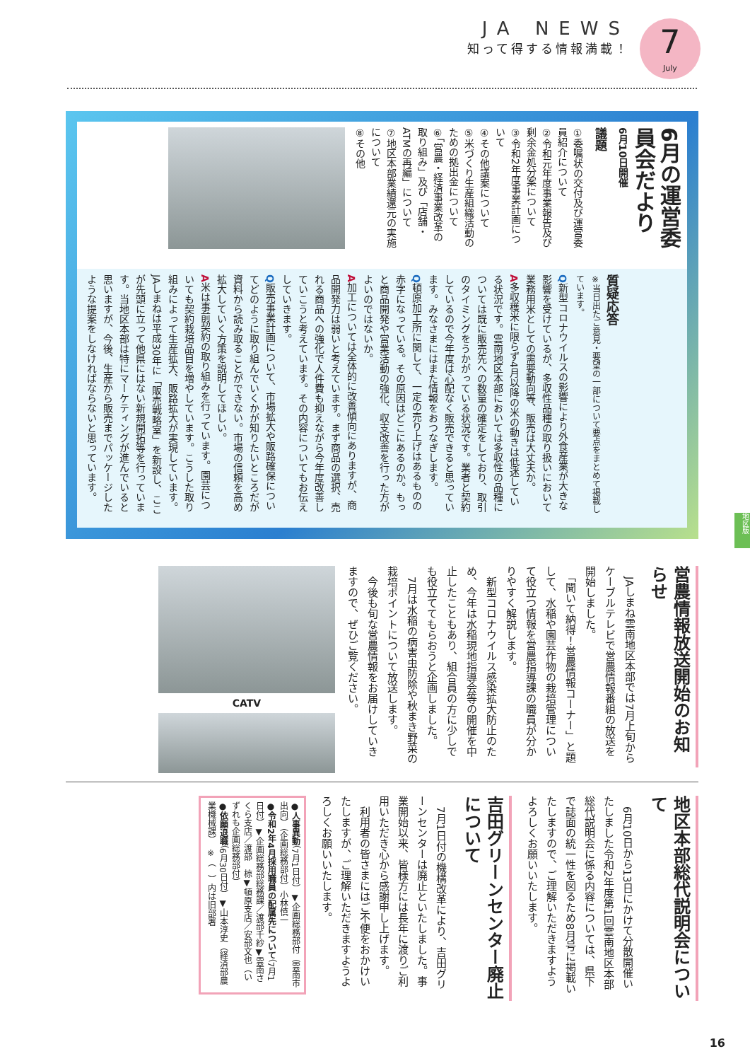JA NEWS
知って得する情報満載！
7
July
6月の運営委員会だより
6月10日開催
議題
①委嘱状の交付及び運営委員紹介について
②令和元年度事業報告及び剰余金処分案について
③令和2年度事業計画について
④その他議案について
⑤米づくり生産組織活動のための拠出金について
⑥「営農・経済事業改革の取り組み」及び「店舗・ATMの再編」について
⑦地区本部業績還元の実施について
⑧その他
質疑応答
※当日出たご意見・要望の一部について要点をまとめて掲載しています。
Q新型コロナウイルスの影響により外食産業が大きな影響を受けているが、多収性品種の取り扱いにおいて業務用米としての需要動向等、販売は大丈夫か。
A多収穫米に限らず4月以降の米の動きは低迷している状況です。雲南地区本部においては多収性の品種については既に販売先への数量の確定をしており、取引のタイミングをうかがっている状況です。業者と契約しているので今年度は心配なく販売できると思っています。みなさまにはまた情報をおつなぎします。
Q頓原加工所に関して、一定の売り上げはあるものの赤字になっている。その原因はどこにあるのか。もっと商品開発や営業活動の強化、収支改善を行った方がよいのではないか。
A加工については全体的に改善傾向にありますが、商品開発力は弱いと考えています。まず商品の選択、売れる商品への強化で人件費も抑えながら今年度改善していこうと考えています。その内容についてもお伝えしていきます。
Q販売事業計画について、市場拡大や販路確保についてどのように取り組んでいくかが知りたいところだが資料から読み取ることができない。市場の信頼を高め拡大していく方策を説明してほしい。
A米は事前契約の取り組みを行っています。園芸についても契約栽培品目を増やしています。こうした取り組みによって生産拡大、販路拡大が実現しています。JAしまねは平成30年に「販売戦略室」を新設し、ここが先頭に立って他県にはない新規開拓等を行っています。当地区本部は特にマーケティングが進んでいると思いますが、今後、生産から販売までパッケージしたような提案をしなければならないと思っています。
営農情報放送開始のお知らせ
　JAしまね雲南地区本部では7月上旬からケーブルテレビで営農情報番組の放送を開始しました。
　「聞いて納得！営農情報コーナー」と題して、水稲や園芸作物の栽培管理について役立つ情報を営農指導課の職員が分かりやすく解説します。
　新型コロナウイルス感染拡大防止のため、今年は水稲現地指導会等の開催を中止したこともあり、組合員の方に少しでも役立ててもらおうと企画しました。
　7月は水稲の病害虫防除や秋まき野菜の栽培ポイントについて放送します。
　今後も旬な営農情報をお届けしていきますので、ぜひご覧ください。
CATV
地区版
地区本部総代説明会について
　6月10日から13日にかけて分散開催いたしました令和2年度第1回雲南地区本部総代説明会に係る内容については、県下で誌面の統一性を図るため8月号に掲載いたしますので、ご理解いただきますようよろしくお願いいたします。
吉田グリーンセンター廃止について
　7月1日付の機構改革により、吉田グリーンセンターは廃止といたしました。事業開始以来、皆様方には長年に渡りご利用いただき心から感謝申し上げます。
　利用者の皆さまにはご不便をおかけいたしますが、ご理解いただきますようよろしくお願いいたします。
●人事異動（7月1日付）▼企画総務部付（雲南市出向）（企画総務部付）小林慎一
●令和2年4月採用職員の配属先について（7月1日付）▼企画総務部総務課／渡部千紗▼雲南さくら支店／渡部　椋▼頓原支店／安部文也（いずれも企画総務部付）
●依願退職（6月30日付）▼山本淳史（経済部農業機械課）　※（　）内は旧部署
16